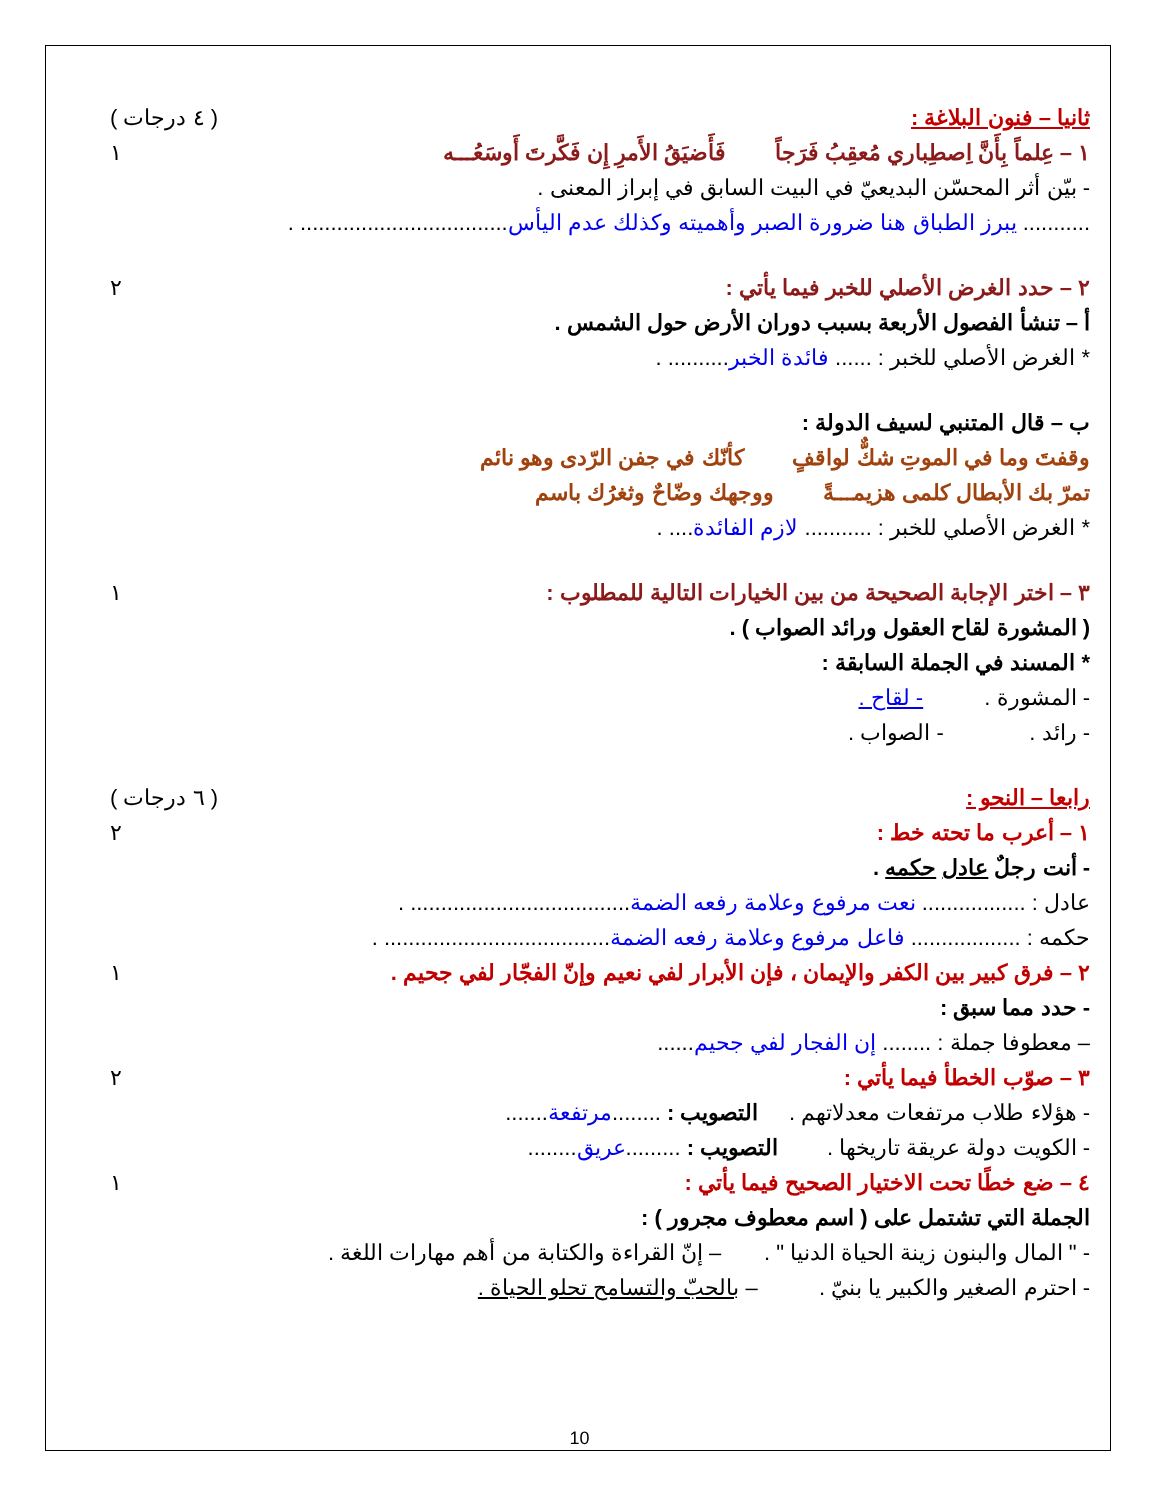ثانيا – فنون البلاغة : ( ٤ درجات )
١ – عِلماً بِأَنَّ اِصطِباري مُعقِبُ فَرَجاً فَأَضيَقُ الأَمرِ إِن فَكَّرتَ أَوسَعُـــه ١
- بيّن أثر المحسّن البديعيّ في البيت السابق في إبراز المعنى .
........... يبرز الطباق هنا ضرورة الصبر وأهميته وكذلك عدم اليأس.................................. .
٢ – حدد الغرض الأصلي للخبر فيما يأتي : ٢
أ – تنشأ الفصول الأربعة بسبب دوران الأرض حول الشمس .
* الغرض الأصلي للخبر : ...... فائدة الخبر.......... .
ب – قال المتنبي لسيف الدولة :
وقفتَ وما في الموتِ شكٌّ لواقفٍ كأنّك في جفن الرّدى وهو نائم
تمرّ بك الأبطال كلمى هزيمـــةً ووجهك وضّاحٌ وثغرُك باسم
* الغرض الأصلي للخبر : ........... لازم الفائدة.... .
٣ – اختر الإجابة الصحيحة من بين الخيارات التالية للمطلوب : ١
( المشورة لقاح العقول ورائد الصواب ) .
* المسند في الجملة السابقة :
- المشورة . - لقاح .
- رائد . - الصواب .
رابعا – النحو : ( ٦ درجات )
١ – أعرب ما تحته خط : ٢
- أنت رجلٌ عادل حكمه .
عادل : ................. نعت مرفوع وعلامة رفعه الضمة.................................... .
حكمه : .................. فاعل مرفوع وعلامة رفعه الضمة..................................... .
٢ – فرق كبير بين الكفر والإيمان ، فإن الأبرار لفي نعيم وإنّ الفجّار لفي جحيم . ١
- حدد مما سبق :
– معطوفا جملة : ........ إن الفجار لفي جحيم......
٣ – صوّب الخطأ فيما يأتي : ٢
- هؤلاء طلاب مرتفعات معدلاتهم . التصويب : ........مرتفعة.......
- الكويت دولة عريقة تاريخها . التصويب : .........عريق........
٤ – ضع خطًا تحت الاختيار الصحيح فيما يأتي : ١
الجملة التي تشتمل على ( اسم معطوف مجرور ) :
- " المال والبنون زينة الحياة الدنيا " . – إنّ القراءة والكتابة من أهم مهارات اللغة .
- احترم الصغير والكبير يا بنيّ . – بالحبّ والتسامح تحلو الحياة .
10